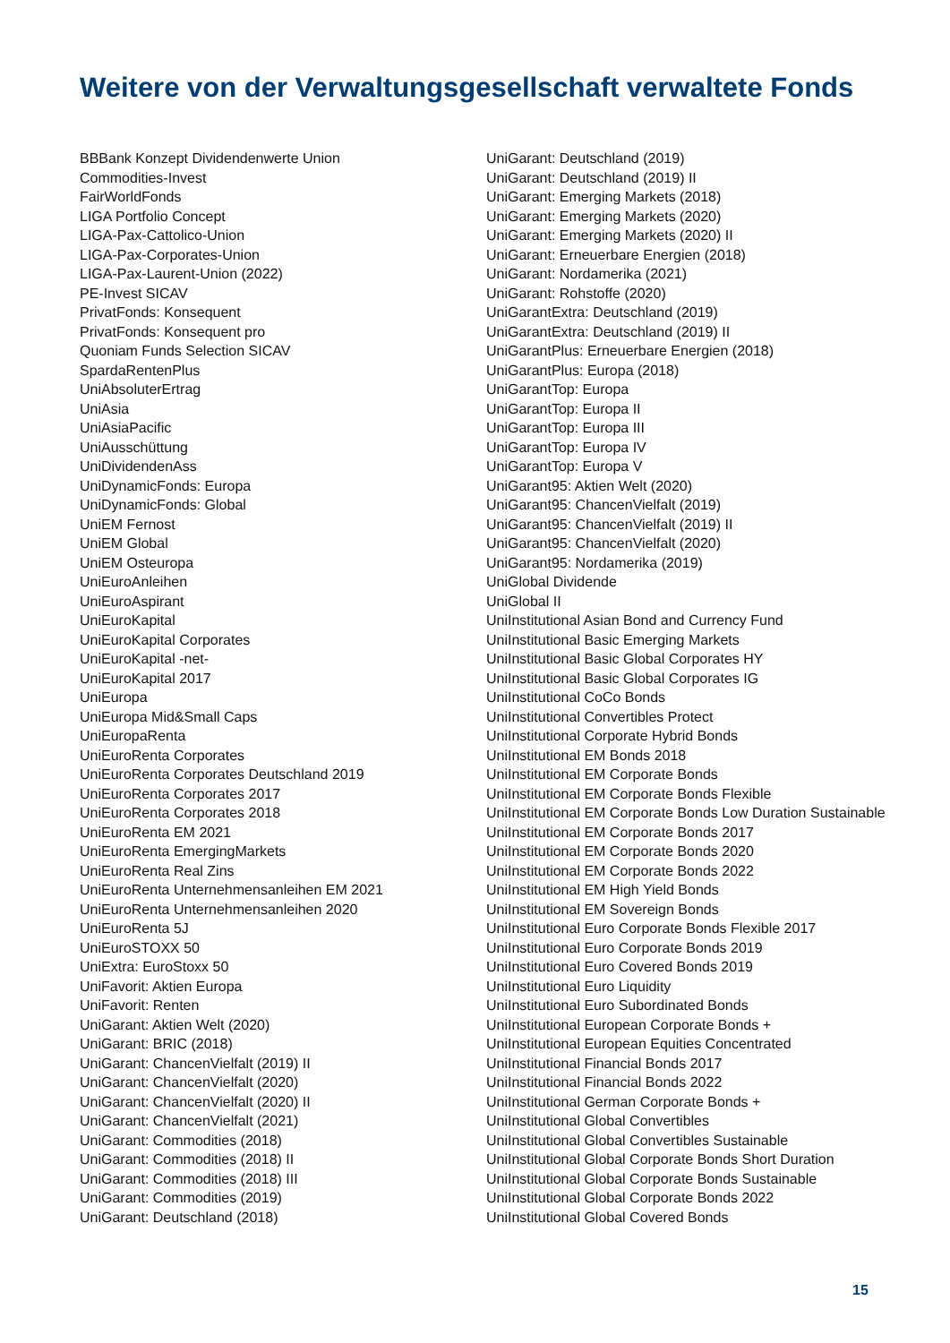Weitere von der Verwaltungsgesellschaft verwaltete Fonds
BBBank Konzept Dividendenwerte Union
Commodities-Invest
FairWorldFonds
LIGA Portfolio Concept
LIGA-Pax-Cattolico-Union
LIGA-Pax-Corporates-Union
LIGA-Pax-Laurent-Union (2022)
PE-Invest SICAV
PrivatFonds: Konsequent
PrivatFonds: Konsequent pro
Quoniam Funds Selection SICAV
SpardaRentenPlus
UniAbsoluterErtrag
UniAsia
UniAsiaPacific
UniAusschüttung
UniDividendenAss
UniDynamicFonds: Europa
UniDynamicFonds: Global
UniEM Fernost
UniEM Global
UniEM Osteuropa
UniEuroAnleihen
UniEuroAspirant
UniEuroKapital
UniEuroKapital Corporates
UniEuroKapital -net-
UniEuroKapital 2017
UniEuropa
UniEuropa Mid&Small Caps
UniEuropaRenta
UniEuroRenta Corporates
UniEuroRenta Corporates Deutschland 2019
UniEuroRenta Corporates 2017
UniEuroRenta Corporates 2018
UniEuroRenta EM 2021
UniEuroRenta EmergingMarkets
UniEuroRenta Real Zins
UniEuroRenta Unternehmensanleihen EM 2021
UniEuroRenta Unternehmensanleihen 2020
UniEuroRenta 5J
UniEuroSTOXX 50
UniExtra: EuroStoxx 50
UniFavorit: Aktien Europa
UniFavorit: Renten
UniGarant: Aktien Welt (2020)
UniGarant: BRIC (2018)
UniGarant: ChancenVielfalt (2019) II
UniGarant: ChancenVielfalt (2020)
UniGarant: ChancenVielfalt (2020) II
UniGarant: ChancenVielfalt (2021)
UniGarant: Commodities (2018)
UniGarant: Commodities (2018) II
UniGarant: Commodities (2018) III
UniGarant: Commodities (2019)
UniGarant: Deutschland (2018)
UniGarant: Deutschland (2019)
UniGarant: Deutschland (2019) II
UniGarant: Emerging Markets (2018)
UniGarant: Emerging Markets (2020)
UniGarant: Emerging Markets (2020) II
UniGarant: Erneuerbare Energien (2018)
UniGarant: Nordamerika (2021)
UniGarant: Rohstoffe (2020)
UniGarantExtra: Deutschland (2019)
UniGarantExtra: Deutschland (2019) II
UniGarantPlus: Erneuerbare Energien (2018)
UniGarantPlus: Europa (2018)
UniGarantTop: Europa
UniGarantTop: Europa II
UniGarantTop: Europa III
UniGarantTop: Europa IV
UniGarantTop: Europa V
UniGarant95: Aktien Welt (2020)
UniGarant95: ChancenVielfalt (2019)
UniGarant95: ChancenVielfalt (2019) II
UniGarant95: ChancenVielfalt (2020)
UniGarant95: Nordamerika (2019)
UniGlobal Dividende
UniGlobal II
UniInstitutional Asian Bond and Currency Fund
UniInstitutional Basic Emerging Markets
UniInstitutional Basic Global Corporates HY
UniInstitutional Basic Global Corporates IG
UniInstitutional CoCo Bonds
UniInstitutional Convertibles Protect
UniInstitutional Corporate Hybrid Bonds
UniInstitutional EM Bonds 2018
UniInstitutional EM Corporate Bonds
UniInstitutional EM Corporate Bonds Flexible
UniInstitutional EM Corporate Bonds Low Duration Sustainable
UniInstitutional EM Corporate Bonds 2017
UniInstitutional EM Corporate Bonds 2020
UniInstitutional EM Corporate Bonds 2022
UniInstitutional EM High Yield Bonds
UniInstitutional EM Sovereign Bonds
UniInstitutional Euro Corporate Bonds Flexible 2017
UniInstitutional Euro Corporate Bonds 2019
UniInstitutional Euro Covered Bonds 2019
UniInstitutional Euro Liquidity
UniInstitutional Euro Subordinated Bonds
UniInstitutional European Corporate Bonds +
UniInstitutional European Equities Concentrated
UniInstitutional Financial Bonds 2017
UniInstitutional Financial Bonds 2022
UniInstitutional German Corporate Bonds +
UniInstitutional Global Convertibles
UniInstitutional Global Convertibles Sustainable
UniInstitutional Global Corporate Bonds Short Duration
UniInstitutional Global Corporate Bonds Sustainable
UniInstitutional Global Corporate Bonds 2022
UniInstitutional Global Covered Bonds
15